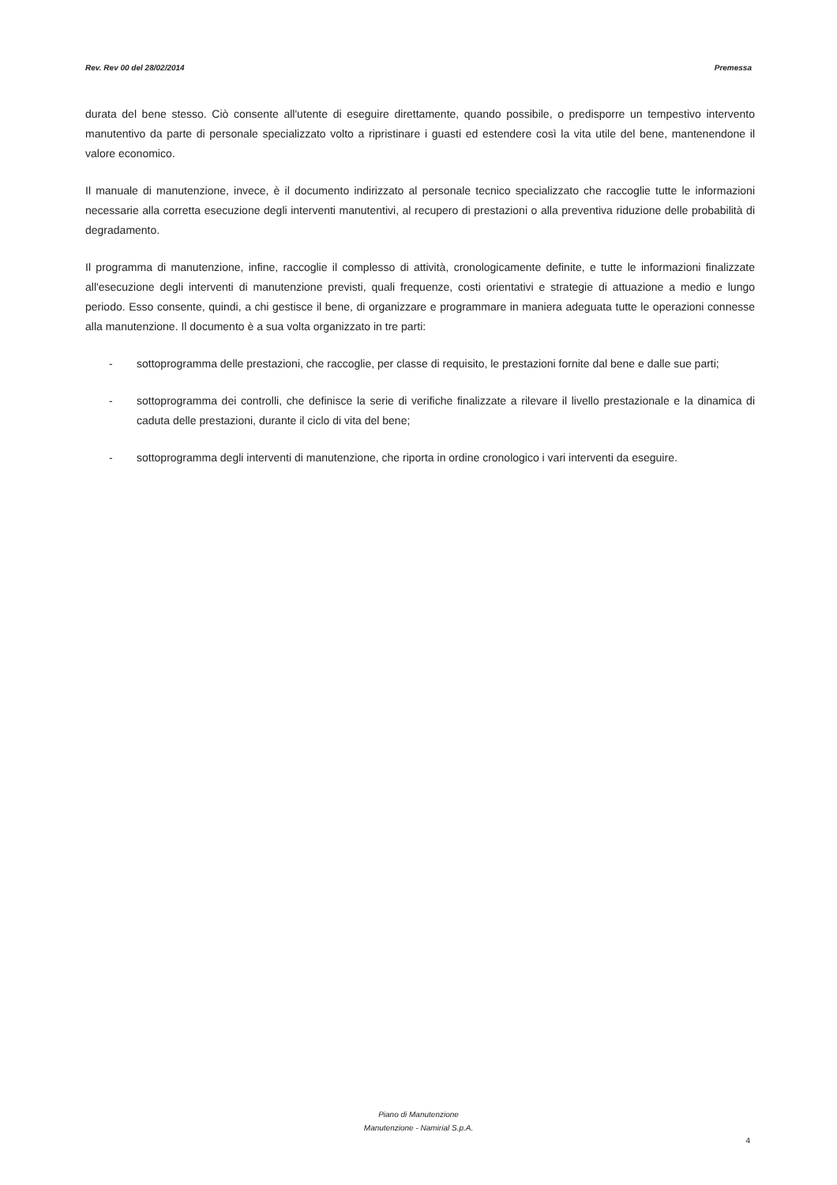Rev. Rev 00 del 28/02/2014 Premessa
durata del bene stesso. Ciò consente all'utente di eseguire direttamente, quando possibile, o predisporre un tempestivo intervento manutentivo da parte di personale specializzato volto a ripristinare i guasti ed estendere così la vita utile del bene, mantenendone il valore economico.
Il manuale di manutenzione, invece, è il documento indirizzato al personale tecnico specializzato che raccoglie tutte le informazioni necessarie alla corretta esecuzione degli interventi manutentivi, al recupero di prestazioni o alla preventiva riduzione delle probabilità di degradamento.
Il programma di manutenzione, infine, raccoglie il complesso di attività, cronologicamente definite, e tutte le informazioni finalizzate all'esecuzione degli interventi di manutenzione previsti, quali frequenze, costi orientativi e strategie di attuazione a medio e lungo periodo. Esso consente, quindi, a chi gestisce il bene, di organizzare e programmare in maniera adeguata tutte le operazioni connesse alla manutenzione. Il documento è a sua volta organizzato in tre parti:
- sottoprogramma delle prestazioni, che raccoglie, per classe di requisito, le prestazioni fornite dal bene e dalle sue parti;
- sottoprogramma dei controlli, che definisce la serie di verifiche finalizzate a rilevare il livello prestazionale e la dinamica di caduta delle prestazioni, durante il ciclo di vita del bene;
- sottoprogramma degli interventi di manutenzione, che riporta in ordine cronologico i vari interventi da eseguire.
Piano di Manutenzione
Manutenzione - Namirial S.p.A.
4